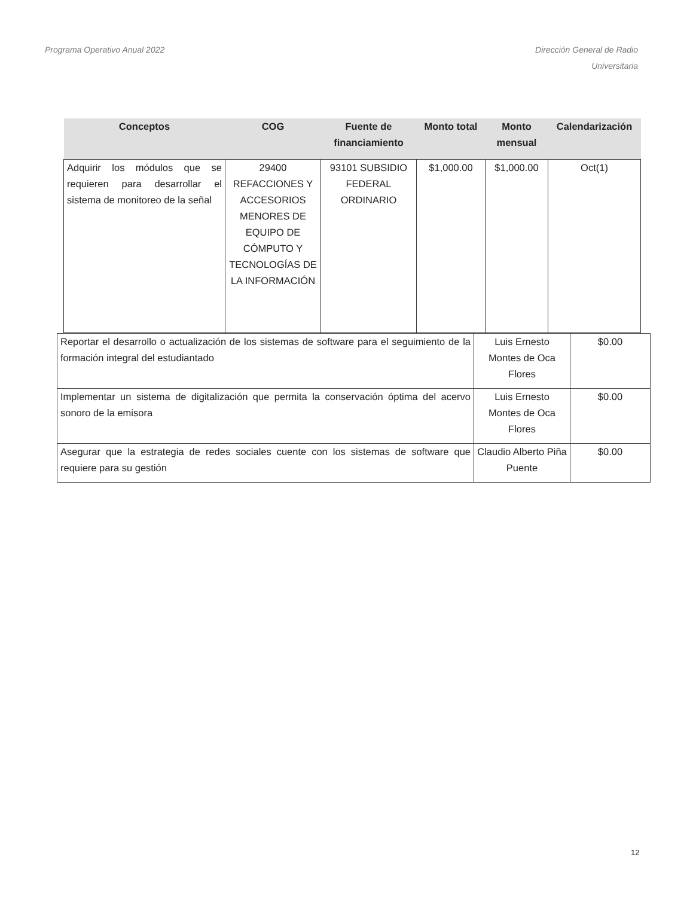Programa Operativo Anual 2022 Dirección General de Radio
Universitaria
| Conceptos | COG | Fuente de financiamiento | Monto total | Monto mensual | Calendarización |
| --- | --- | --- | --- | --- | --- |
| Adquirir los módulos que se requieren para desarrollar el sistema de monitoreo de la señal | 29400 REFACCIONES Y ACCESORIOS MENORES DE EQUIPO DE CÓMPUTO Y TECNOLOGÍAS DE LA INFORMACIÓN | 93101 SUBSIDIO FEDERAL ORDINARIO | $1,000.00 | $1,000.00 | Oct(1) |
| Reportar el desarrollo o actualización de los sistemas de software para el seguimiento de la formación integral del estudiantado | Luis Ernesto Montes de Oca Flores | $0.00 |
| Implementar un sistema de digitalización que permita la conservación óptima del acervo sonoro de la emisora | Luis Ernesto Montes de Oca Flores | $0.00 |
| Asegurar que la estrategia de redes sociales cuente con los sistemas de software que requiere para su gestión | Claudio Alberto Piña Puente | $0.00 |
12